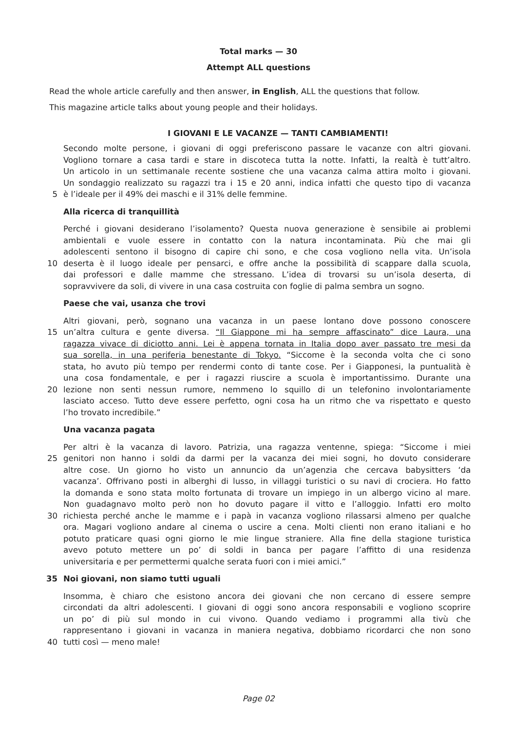Total marks — 30
Attempt ALL questions
Read the whole article carefully and then answer, in English, ALL the questions that follow.
This magazine article talks about young people and their holidays.
I GIOVANI E LE VACANZE — TANTI CAMBIAMENTI!
Secondo molte persone, i giovani di oggi preferiscono passare le vacanze con altri giovani.
Vogliono tornare a casa tardi e stare in discoteca tutta la notte. Infatti, la realtà è tutt’altro.
Un articolo in un settimanale recente sostiene che una vacanza calma attira molto i giovani.
Un sondaggio realizzato su ragazzi tra i 15 e 20 anni, indica infatti che questo tipo di vacanza
5 è l’ideale per il 49% dei maschi e il 31% delle femmine.
Alla ricerca di tranquillità
Perché i giovani desiderano l’isolamento? Questa nuova generazione è sensibile ai problemi
ambientali e vuole essere in contatto con la natura incontaminata. Più che mai gli
adolescenti sentono il bisogno di capire chi sono, e che cosa vogliono nella vita. Un’isola
10 deserta è il luogo ideale per pensarci, e offre anche la possibilità di scappare dalla scuola,
dai professori e dalle mamme che stressano. L’idea di trovarsi su un’isola deserta, di
sopravvivere da soli, di vivere in una casa costruita con foglie di palma sembra un sogno.
Paese che vai, usanza che trovi
Altri giovani, però, sognano una vacanza in un paese lontano dove possono conoscere
15 un’altra cultura e gente diversa. “Il Giappone mi ha sempre affascinato” dice Laura, una
ragazza vivace di diciotto anni. Lei è appena tornata in Italia dopo aver passato tre mesi da
sua sorella, in una periferia benestante di Tokyo. “Siccome è la seconda volta che ci sono
stata, ho avuto più tempo per rendermi conto di tante cose. Per i Giapponesi, la puntualità è
una cosa fondamentale, e per i ragazzi riuscire a scuola è importantissimo. Durante una
20 lezione non senti nessun rumore, nemmeno lo squillo di un telefonino involontariamente
lasciato acceso. Tutto deve essere perfetto, ogni cosa ha un ritmo che va rispettato e questo
l’ho trovato incredibile.”
Una vacanza pagata
Per altri è la vacanza di lavoro. Patrizia, una ragazza ventenne, spiega: “Siccome i miei
25 genitori non hanno i soldi da darmi per la vacanza dei miei sogni, ho dovuto considerare
altre cose. Un giorno ho visto un annuncio da un’agenzia che cercava babysitters ‘da
vacanza’. Offrivano posti in alberghi di lusso, in villaggi turistici o su navi di crociera. Ho fatto
la domanda e sono stata molto fortunata di trovare un impiego in un albergo vicino al mare.
Non guadagnavo molto però non ho dovuto pagare il vitto e l’alloggio. Infatti ero molto
30 richiesta perché anche le mamme e i papà in vacanza vogliono rilassarsi almeno per qualche
ora. Magari vogliono andare al cinema o uscire a cena. Molti clienti non erano italiani e ho
potuto praticare quasi ogni giorno le mie lingue straniere. Alla fine della stagione turistica
avevo potuto mettere un po’ di soldi in banca per pagare l’affitto di una residenza
universitaria e per permettermi qualche serata fuori con i miei amici.”
35 Noi giovani, non siamo tutti uguali
Insomma, è chiaro che esistono ancora dei giovani che non cercano di essere sempre
circondati da altri adolescenti. I giovani di oggi sono ancora responsabili e vogliono scoprire
un po’ di più sul mondo in cui vivono. Quando vediamo i programmi alla tivù che
rappresentano i giovani in vacanza in maniera negativa, dobbiamo ricordarci che non sono
40 tutti così — meno male!
Page 02